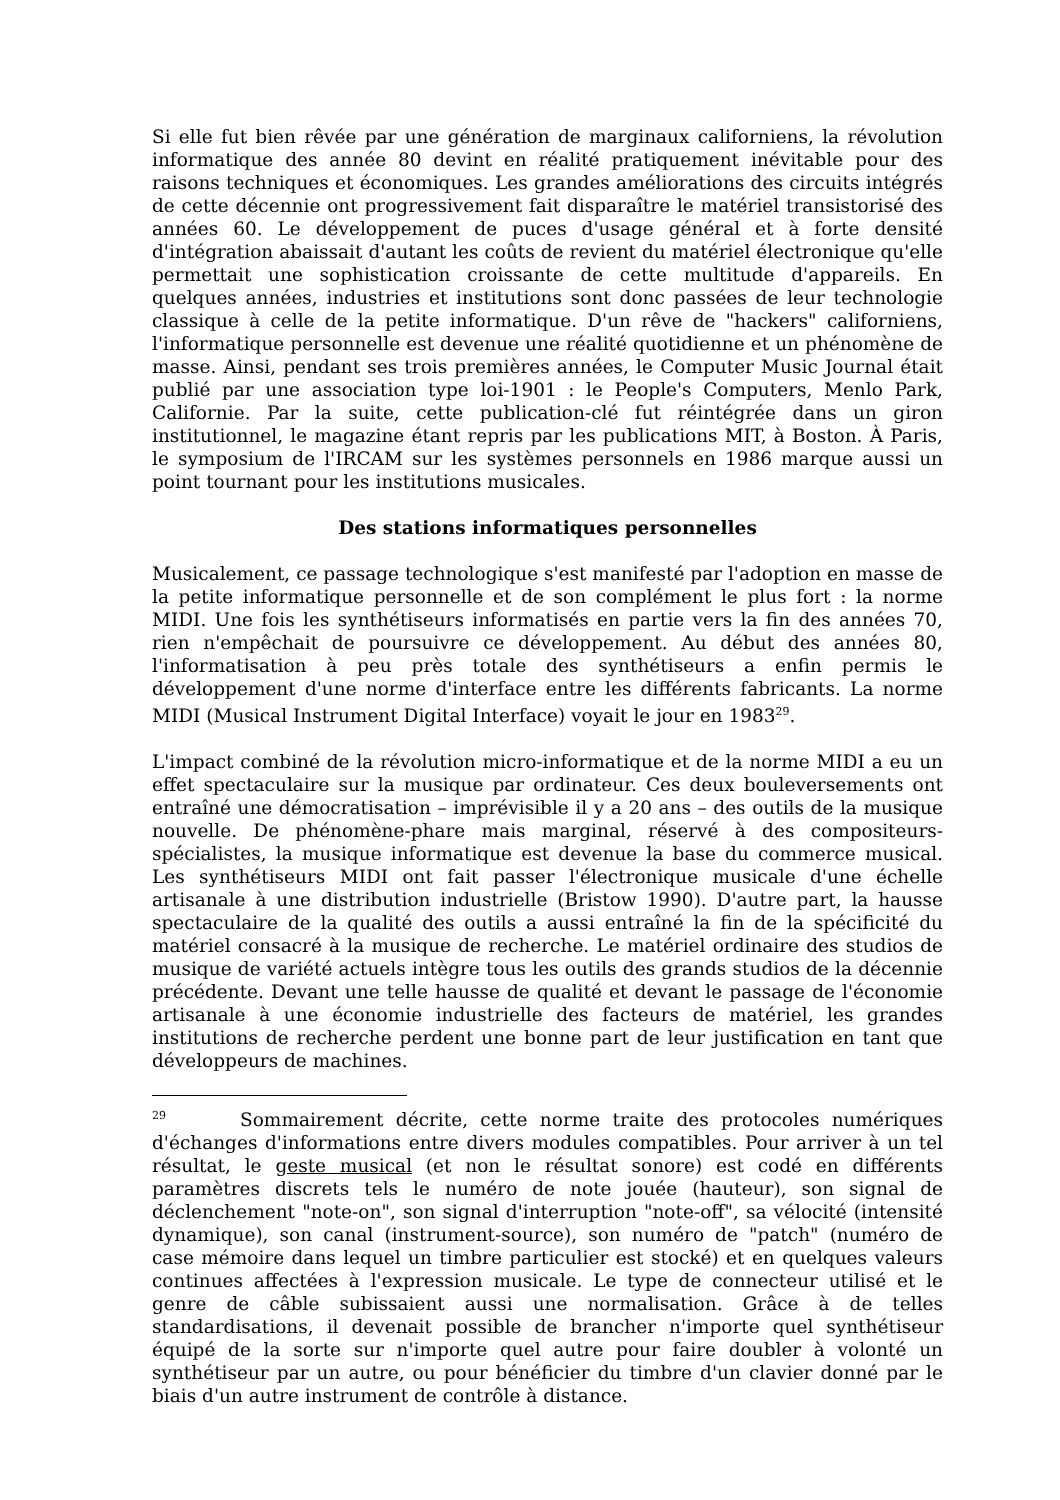Si elle fut bien rêvée par une génération de marginaux californiens, la révolution informatique des année 80 devint en réalité pratiquement inévitable pour des raisons techniques et économiques. Les grandes améliorations des circuits intégrés de cette décennie ont progressivement fait disparaître le matériel transistorisé des années 60. Le développement de puces d'usage général et à forte densité d'intégration abaissait d'autant les coûts de revient du matériel électronique qu'elle permettait une sophistication croissante de cette multitude d'appareils. En quelques années, industries et institutions sont donc passées de leur technologie classique à celle de la petite informatique. D'un rêve de "hackers" californiens, l'informatique personnelle est devenue une réalité quotidienne et un phénomène de masse. Ainsi, pendant ses trois premières années, le Computer Music Journal était publié par une association type loi-1901 : le People's Computers, Menlo Park, Californie. Par la suite, cette publication-clé fut réintégrée dans un giron institutionnel, le magazine étant repris par les publications MIT, à Boston. À Paris, le symposium de l'IRCAM sur les systèmes personnels en 1986 marque aussi un point tournant pour les institutions musicales.
Des stations informatiques personnelles
Musicalement, ce passage technologique s'est manifesté par l'adoption en masse de la petite informatique personnelle et de son complément le plus fort : la norme MIDI. Une fois les synthétiseurs informatisés en partie vers la fin des années 70, rien n'empêchait de poursuivre ce développement. Au début des années 80, l'informatisation à peu près totale des synthétiseurs a enfin permis le développement d'une norme d'interface entre les différents fabricants. La norme MIDI (Musical Instrument Digital Interface) voyait le jour en 1983<sup>29</sup>.
L'impact combiné de la révolution micro-informatique et de la norme MIDI a eu un effet spectaculaire sur la musique par ordinateur. Ces deux bouleversements ont entraîné une démocratisation – imprévisible il y a 20 ans – des outils de la musique nouvelle. De phénomène-phare mais marginal, réservé à des compositeurs-spécialistes, la musique informatique est devenue la base du commerce musical. Les synthétiseurs MIDI ont fait passer l'électronique musicale d'une échelle artisanale à une distribution industrielle (Bristow 1990). D'autre part, la hausse spectaculaire de la qualité des outils a aussi entraîné la fin de la spécificité du matériel consacré à la musique de recherche. Le matériel ordinaire des studios de musique de variété actuels intègre tous les outils des grands studios de la décennie précédente. Devant une telle hausse de qualité et devant le passage de l'économie artisanale à une économie industrielle des facteurs de matériel, les grandes institutions de recherche perdent une bonne part de leur justification en tant que développeurs de machines.
<sup>29</sup> Sommairement décrite, cette norme traite des protocoles numériques d'échanges d'informations entre divers modules compatibles. Pour arriver à un tel résultat, le geste musical (et non le résultat sonore) est codé en différents paramètres discrets tels le numéro de note jouée (hauteur), son signal de déclenchement "note-on", son signal d'interruption "note-off", sa vélocité (intensité dynamique), son canal (instrument-source), son numéro de "patch" (numéro de case mémoire dans lequel un timbre particulier est stocké) et en quelques valeurs continues affectées à l'expression musicale. Le type de connecteur utilisé et le genre de câble subissaient aussi une normalisation. Grâce à de telles standardisations, il devenait possible de brancher n'importe quel synthétiseur équipé de la sorte sur n'importe quel autre pour faire doubler à volonté un synthétiseur par un autre, ou pour bénéficier du timbre d'un clavier donné par le biais d'un autre instrument de contrôle à distance.